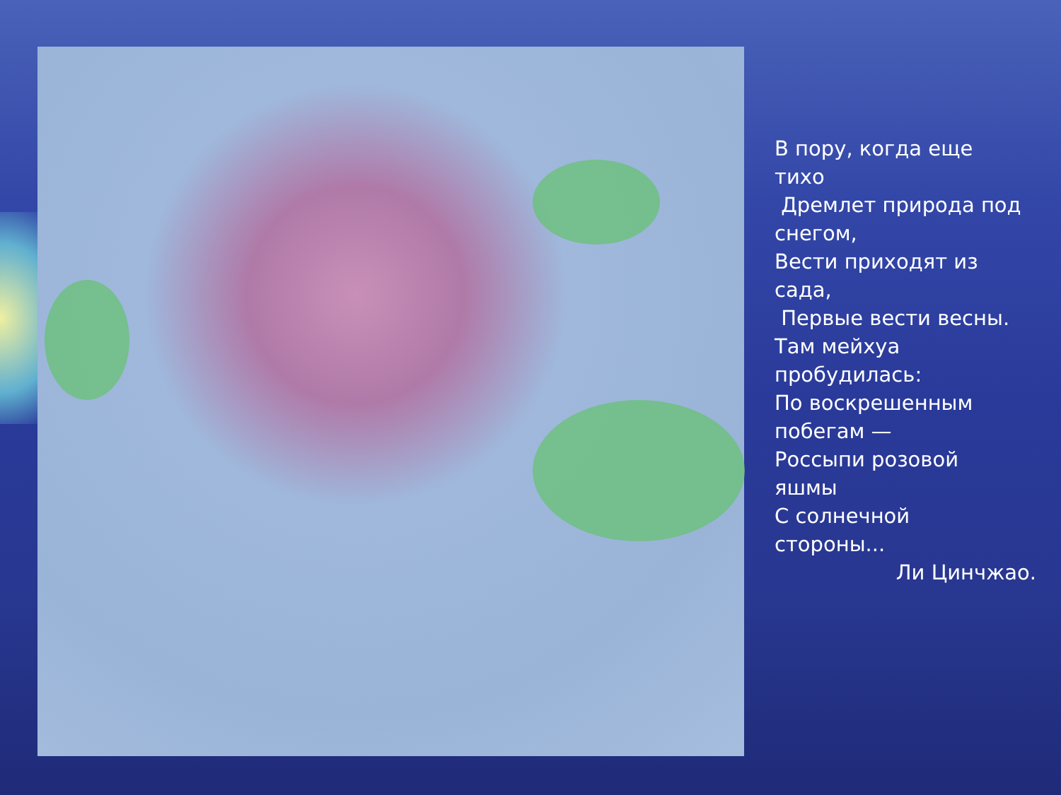В пору, когда еще
тихо
Дремлет природа под
снегом,
Вести приходят из
сада,
Первые вести весны.
Там мейхуа
пробудилась:
По воскрешенным
побегам —
Россыпи розовой
яшмы
С солнечной
стороны...
Ли Цинчжао.